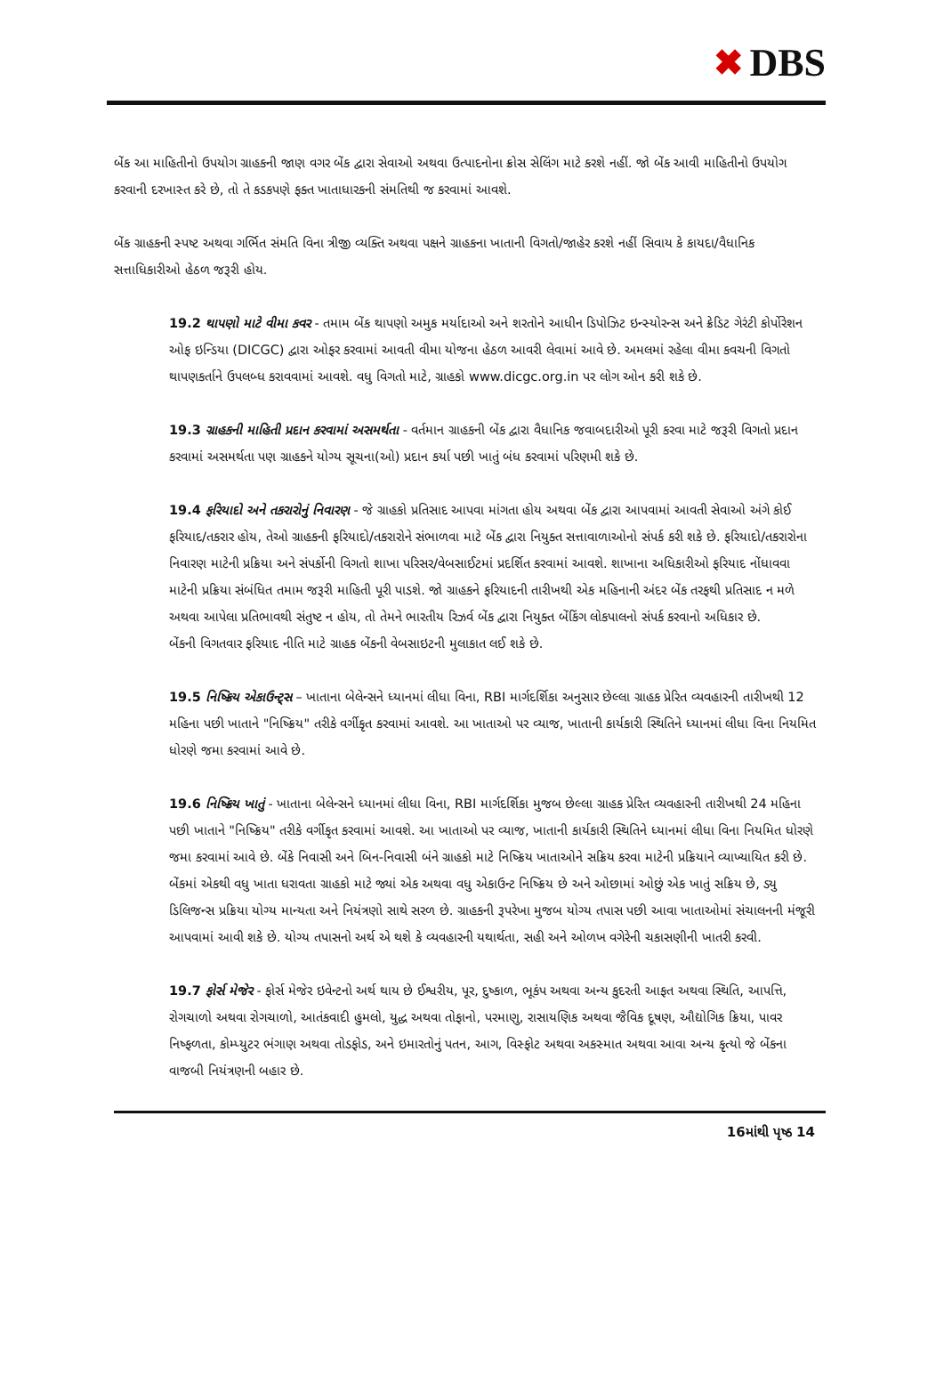✖ DBS
બેંક આ માહિતીનો ઉપયોગ ગ્રાહકની જાણ વગર બેંક દ્વારા સેવાઓ અથવા ઉત્પાદનોના ક્રોસ સેલિંગ માટે કરશે નહીં. જો બેંક આવી માહિતીનો ઉપયોગ કરવાની દરખાસ્ત કરે છે, તો તે કડકપણે ફક્ત ખાતાધારકની સંમતિથી જ કરવામાં આવશે.
બેંક ગ્રાહકની સ્પષ્ટ અથવા ગર્ભિત સંમતિ વિના ત્રીજી વ્યક્તિ અથવા પક્ષને ગ્રાહકના ખાતાની વિગતો/જાહેર કરશે નહીં સિવાય કે કાયદા/વૈધાનિક સત્તાધિકારીઓ હેઠળ જરૂરી હોય.
19.2 થાપણો માટે વીમા કવર - તમામ બેંક થાપણો અમુક મર્યાદાઓ અને શરતોને આધીન ડિપોઝિટ ઇન્સ્યોરન્સ અને ક્રેડિટ ગેરંટી કોર્પોરેશન ઓફ ઇન્ડિયા (DICGC) દ્વારા ઓફર કરવામાં આવતી વીમા યોજના હેઠળ આવરી લેવામાં આવે છે. અમલમાં રહેલા વીમા કવચની વિગતો થાપણકર્તાને ઉપલબ્ધ કરાવવામાં આવશે. વધુ વિગતો માટે, ગ્રાહકો www.dicgc.org.in પર લોગ ઓન કરી શકે છે.
19.3 ગ્રાહકની માહિતી પ્રદાન કરવામાં અસમર્થતા - વર્તમાન ગ્રાહકની બેંક દ્વારા વૈધાનિક જવાબદારીઓ પૂરી કરવા માટે જરૂરી વિગતો પ્રદાન કરવામાં અસમર્થતા પણ ગ્રાહકને યોગ્ય સૂચના(ઓ) પ્રદાન કર્યા પછી ખાતું બંધ કરવામાં પરિણમી શકે છે.
19.4 ફરિયાદો અને તકરારોનું નિવારણ - જે ગ્રાહકો પ્રતિસાદ આપવા માંગતા હોય અથવા બેંક દ્વારા આપવામાં આવતી સેવાઓ અંગે કોઈ ફરિયાદ/તકરાર હોય, તેઓ ગ્રાહકની ફરિયાદો/તકરારોને સંભાળવા માટે બેંક દ્વારા નિયુક્ત સત્તાવાળાઓનો સંપર્ક કરી શકે છે. ફરિયાદો/તકરારોના નિવારણ માટેની પ્રક્રિયા અને સંપર્કોની વિગતો શાખા પરિસર/વેબસાઈટમાં પ્રદર્શિત કરવામાં આવશે. શાખાના અધિકારીઓ ફરિયાદ નોંધાવવા માટેની પ્રક્રિયા સંબંધિત તમામ જરૂરી માહિતી પૂરી પાડશે. જો ગ્રાહકને ફરિયાદની તારીખથી એક મહિનાની અંદર બેંક તરફથી પ્રતિસાદ ન મળે અથવા આપેલા પ્રતિભાવથી સંતુષ્ટ ન હોય, તો તેમને ભારતીય રિઝર્વ બેંક દ્વારા નિયુક્ત બેંકિંગ લોકપાલનો સંપર્ક કરવાનો અધિકાર છે.
બેંકની વિગતવાર ફરિયાદ નીતિ માટે ગ્રાહક બેંકની વેબસાઇટની મુલાકાત લઈ શકે છે.
19.5 નિષ્ક્રિય એકાઉન્ટ્સ – ખાતાના બેલેન્સને ધ્યાનમાં લીધા વિના, RBI માર્ગદર્શિકા અનુસાર છેલ્લા ગ્રાહક પ્રેરિત વ્યવહારની તારીખથી 12 મહિના પછી ખાતાને "નિષ્ક્રિય" તરીકે વર્ગીકૃત કરવામાં આવશે. આ ખાતાઓ પર વ્યાજ, ખાતાની કાર્યકારી સ્થિતિને ધ્યાનમાં લીધા વિના નિયમિત ધોરણે જમા કરવામાં આવે છે.
19.6 નિષ્ક્રિય ખાતું - ખાતાના બેલેન્સને ધ્યાનમાં લીધા વિના, RBI માર્ગદર્શિકા મુજબ છેલ્લા ગ્રાહક પ્રેરિત વ્યવહારની તારીખથી 24 મહિના પછી ખાતાને "નિષ્ક્રિય" તરીકે વર્ગીકૃત કરવામાં આવશે. આ ખાતાઓ પર વ્યાજ, ખાતાની કાર્યકારી સ્થિતિને ધ્યાનમાં લીધા વિના નિયમિત ધોરણે જમા કરવામાં આવે છે. બેંકે નિવાસી અને બિન-નિવાસી બંને ગ્રાહકો માટે નિષ્ક્રિય ખાતાઓને સક્રિય કરવા માટેની પ્રક્રિયાને વ્યાખ્યાયિત કરી છે. બેંકમાં એકથી વધુ ખાતા ધરાવતા ગ્રાહકો માટે જ્યાં એક અથવા વધુ એકાઉન્ટ નિષ્ક્રિય છે અને ઓછામાં ઓછું એક ખાતું સક્રિય છે, ડ્યુ ડિલિજન્સ પ્રક્રિયા યોગ્ય માન્યતા અને નિયંત્રણો સાથે સરળ છે. ગ્રાહકની રૂપરેખા મુજબ યોગ્ય તપાસ પછી આવા ખાતાઓમાં સંચાલનની મંજૂરી આપવામાં આવી શકે છે. યોગ્ય તપાસનો અર્થ એ થશે કે વ્યવહારની યથાર્થતા, સહી અને ઓળખ વગેરેની ચકાસણીની ખાતરી કરવી.
19.7 ફોર્સ મેજેર - ફોર્સ મેજેર ઇવેન્ટનો અર્થ થાય છે ઈશ્વરીય, પૂર, દુષ્કાળ, ભૂકંપ અથવા અન્ય કુદરતી આફત અથવા સ્થિતિ, આપત્તિ, રોગચાળો અથવા રોગચાળો, આતંકવાદી હુમલો, યુદ્ધ અથવા તોફાનો, પરમાણુ, રાસાયણિક અથવા જૈવિક દૂષણ, ઔદ્યોગિક ક્રિયા, પાવર નિષ્ફળતા, કોમ્પ્યુટર ભંગાણ અથવા તોડફોડ, અને ઇમારતોનું પતન, આગ, વિસ્ફોટ અથવા અકસ્માત અથવા આવા અન્ય કૃત્યો જે બેંકના વાજબી નિયંત્રણની બહાર છે.
16માંથી પૃષ્ઠ 14